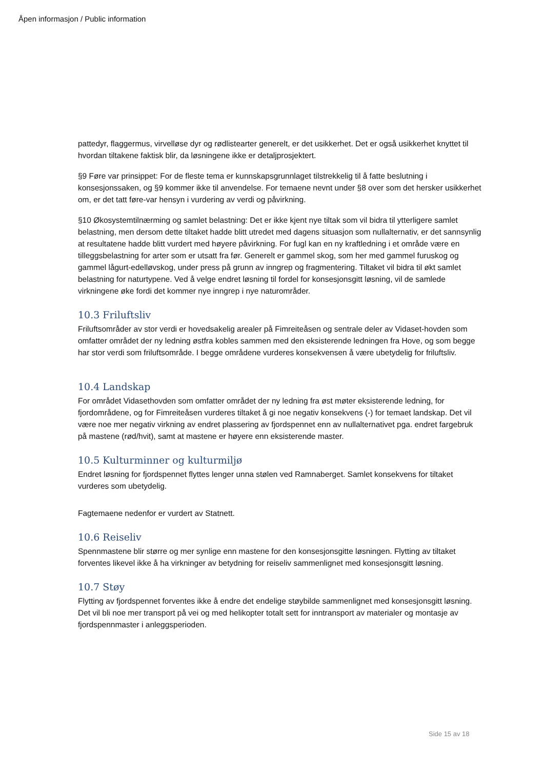Åpen informasjon / Public information
pattedyr, flaggermus, virvelløse dyr og rødlistearter generelt, er det usikkerhet. Det er også usikkerhet knyttet til hvordan tiltakene faktisk blir, da løsningene ikke er detaljprosjektert.
§9 Føre var prinsippet: For de fleste tema er kunnskapsgrunnlaget tilstrekkelig til å fatte beslutning i konsesjonssaken, og §9 kommer ikke til anvendelse. For temaene nevnt under §8 over som det hersker usikkerhet om, er det tatt føre-var hensyn i vurdering av verdi og påvirkning.
§10 Økosystemtilnærming og samlet belastning: Det er ikke kjent nye tiltak som vil bidra til ytterligere samlet belastning, men dersom dette tiltaket hadde blitt utredet med dagens situasjon som nullalternativ, er det sannsynlig at resultatene hadde blitt vurdert med høyere påvirkning. For fugl kan en ny kraftledning i et område være en tilleggsbelastning for arter som er utsatt fra før. Generelt er gammel skog, som her med gammel furuskog og gammel lågurt-edelløvskog, under press på grunn av inngrep og fragmentering. Tiltaket vil bidra til økt samlet belastning for naturtypene. Ved å velge endret løsning til fordel for konsesjonsgitt løsning, vil de samlede virkningene øke fordi det kommer nye inngrep i nye naturområder.
10.3 Friluftsliv
Friluftsområder av stor verdi er hovedsakelig arealer på Fimreiteåsen og sentrale deler av Vidaset-hovden som omfatter området der ny ledning østfra kobles sammen med den eksisterende ledningen fra Hove, og som begge har stor verdi som friluftsområde. I begge områdene vurderes konsekvensen å være ubetydelig for friluftsliv.
10.4 Landskap
For området Vidasethovden som omfatter området der ny ledning fra øst møter eksisterende ledning, for fjordområdene, og for Fimreiteåsen vurderes tiltaket å gi noe negativ konsekvens (-) for temaet landskap. Det vil være noe mer negativ virkning av endret plassering av fjordspennet enn av nullalternativet pga. endret fargebruk på mastene (rød/hvit), samt at mastene er høyere enn eksisterende master.
10.5 Kulturminner og kulturmiljø
Endret løsning for fjordspennet flyttes lenger unna stølen ved Ramnaberget. Samlet konsekvens for tiltaket vurderes som ubetydelig.
Fagtemaene nedenfor er vurdert av Statnett.
10.6 Reiseliv
Spennmastene blir større og mer synlige enn mastene for den konsesjonsgitte løsningen. Flytting av tiltaket forventes likevel ikke å ha virkninger av betydning for reiseliv sammenlignet med konsesjonsgitt løsning.
10.7 Støy
Flytting av fjordspennet forventes ikke å endre det endelige støybilde sammenlignet med konsesjonsgitt løsning. Det vil bli noe mer transport på vei og med helikopter totalt sett for inntransport av materialer og montasje av fjordspennmaster i anleggsperioden.
Side 15 av 18